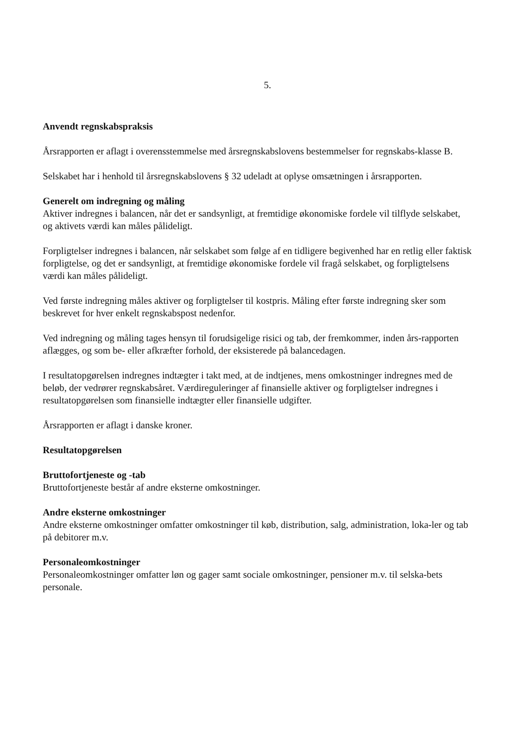5.
Anvendt regnskabspraksis
Årsrapporten er aflagt i overensstemmelse med årsregnskabslovens bestemmelser for regnskabs-klasse B.
Selskabet har i henhold til årsregnskabslovens § 32 udeladt at oplyse omsætningen i årsrapporten.
Generelt om indregning og måling
Aktiver indregnes i balancen, når det er sandsynligt, at fremtidige økonomiske fordele vil tilflyde selskabet, og aktivets værdi kan måles pålideligt.
Forpligtelser indregnes i balancen, når selskabet som følge af en tidligere begivenhed har en retlig eller faktisk forpligtelse, og det er sandsynligt, at fremtidige økonomiske fordele vil fragå selskabet, og forpligtelsens værdi kan måles pålideligt.
Ved første indregning måles aktiver og forpligtelser til kostpris. Måling efter første indregning sker som beskrevet for hver enkelt regnskabspost nedenfor.
Ved indregning og måling tages hensyn til forudsigelige risici og tab, der fremkommer, inden års-rapporten aflægges, og som be- eller afkræfter forhold, der eksisterede på balancedagen.
I resultatopgørelsen indregnes indtægter i takt med, at de indtjenes, mens omkostninger indregnes med de beløb, der vedrører regnskabsåret. Værdireguleringer af finansielle aktiver og forpligtelser indregnes i resultatopgørelsen som finansielle indtægter eller finansielle udgifter.
Årsrapporten er aflagt i danske kroner.
Resultatopgørelsen
Bruttofortjeneste og -tab
Bruttofortjeneste består af andre eksterne omkostninger.
Andre eksterne omkostninger
Andre eksterne omkostninger omfatter omkostninger til køb, distribution, salg, administration, loka-ler og tab på debitorer m.v.
Personaleomkostninger
Personaleomkostninger omfatter løn og gager samt sociale omkostninger, pensioner m.v. til selska-bets personale.